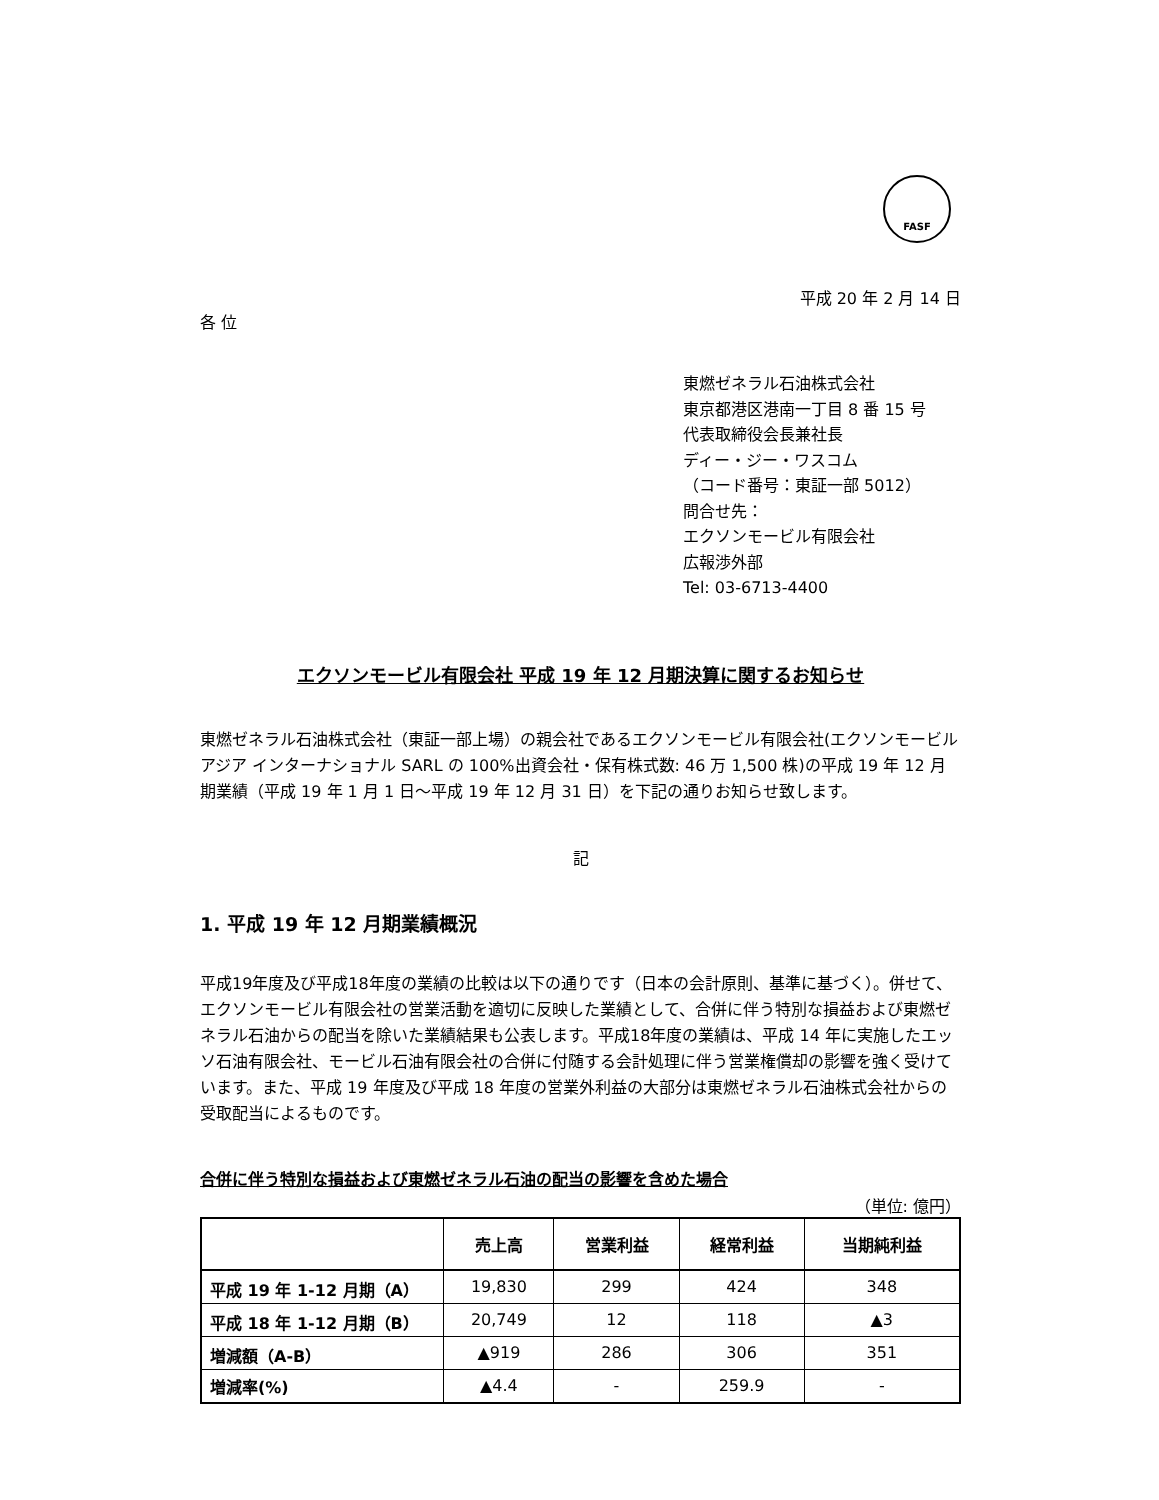FASF
平成 20 年 2 月 14 日
各 位
東燃ゼネラル石油株式会社
東京都港区港南一丁目 8 番 15 号
代表取締役会長兼社長
ディー・ジー・ワスコム
（コード番号：東証一部 5012）
問合せ先：
エクソンモービル有限会社
広報渉外部
Tel: 03-6713-4400
エクソンモービル有限会社 平成 19 年 12 月期決算に関するお知らせ
東燃ゼネラル石油株式会社（東証一部上場）の親会社であるエクソンモービル有限会社(エクソンモービル アジア インターナショナル SARL の 100%出資会社・保有株式数: 46 万 1,500 株)の平成 19 年 12 月期業績（平成 19 年 1 月 1 日～平成 19 年 12 月 31 日）を下記の通りお知らせ致します。
記
1. 平成 19 年 12 月期業績概況
平成19年度及び平成18年度の業績の比較は以下の通りです（日本の会計原則、基準に基づく）。併せて、エクソンモービル有限会社の営業活動を適切に反映した業績として、合併に伴う特別な損益および東燃ゼネラル石油からの配当を除いた業績結果も公表します。平成18年度の業績は、平成 14 年に実施したエッソ石油有限会社、モービル石油有限会社の合併に付随する会計処理に伴う営業権償却の影響を強く受けています。また、平成 19 年度及び平成 18 年度の営業外利益の大部分は東燃ゼネラル石油株式会社からの受取配当によるものです。
合併に伴う特別な損益および東燃ゼネラル石油の配当の影響を含めた場合
（単位: 億円）
| | 売上高 | 営業利益 | 経常利益 | 当期純利益 |
| --- | --- | --- | --- | --- |
| 平成 19 年 1-12 月期（A） | 19,830 | 299 | 424 | 348 |
| 平成 18 年 1-12 月期（B） | 20,749 | 12 | 118 | ▲3 |
| 増減額（A-B） | ▲919 | 286 | 306 | 351 |
| 増減率(%) | ▲4.4 | - | 259.9 | - |